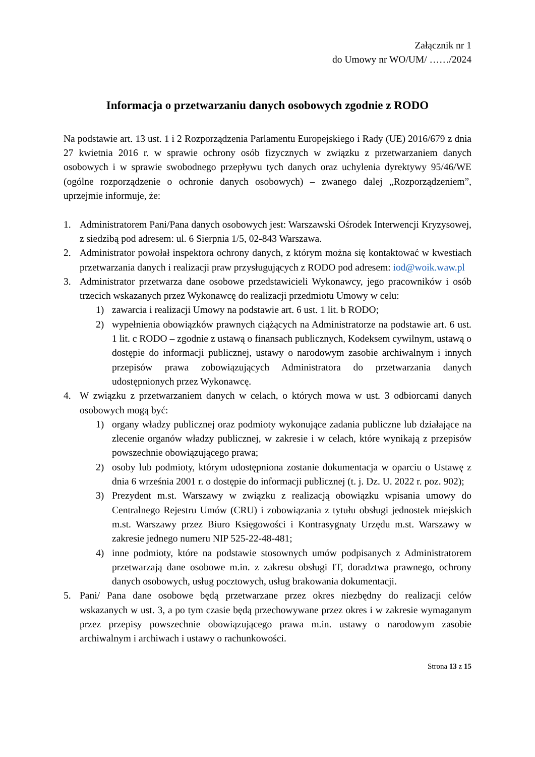Załącznik nr 1
do Umowy nr WO/UM/ ……/2024
Informacja o przetwarzaniu danych osobowych zgodnie z RODO
Na podstawie art. 13 ust. 1 i 2 Rozporządzenia Parlamentu Europejskiego i Rady (UE) 2016/679 z dnia 27 kwietnia 2016 r. w sprawie ochrony osób fizycznych w związku z przetwarzaniem danych osobowych i w sprawie swobodnego przepływu tych danych oraz uchylenia dyrektywy 95/46/WE (ogólne rozporządzenie o ochronie danych osobowych) – zwanego dalej „Rozporządzeniem”, uprzejmie informuje, że:
1. Administratorem Pani/Pana danych osobowych jest: Warszawski Ośrodek Interwencji Kryzysowej, z siedzibą pod adresem: ul. 6 Sierpnia 1/5, 02-843 Warszawa.
2. Administrator powołał inspektora ochrony danych, z którym można się kontaktować w kwestiach przetwarzania danych i realizacji praw przysługujących z RODO pod adresem: iod@woik.waw.pl
3. Administrator przetwarza dane osobowe przedstawicieli Wykonawcy, jego pracowników i osób trzecich wskazanych przez Wykonawcę do realizacji przedmiotu Umowy w celu:
1) zawarcia i realizacji Umowy na podstawie art. 6 ust. 1 lit. b RODO;
2) wypełnienia obowiązków prawnych ciążących na Administratorze na podstawie art. 6 ust. 1 lit. c RODO – zgodnie z ustawą o finansach publicznych, Kodeksem cywilnym, ustawą o dostępie do informacji publicznej, ustawy o narodowym zasobie archiwalnym i innych przepisów prawa zobowiązujących Administratora do przetwarzania danych udostępnionych przez Wykonawcę.
4. W związku z przetwarzaniem danych w celach, o których mowa w ust. 3 odbiorcami danych osobowych mogą być:
1) organy władzy publicznej oraz podmioty wykonujące zadania publiczne lub działające na zlecenie organów władzy publicznej, w zakresie i w celach, które wynikają z przepisów powszechnie obowiązującego prawa;
2) osoby lub podmioty, którym udostępniona zostanie dokumentacja w oparciu o Ustawę z dnia 6 września 2001 r. o dostępie do informacji publicznej (t. j. Dz. U. 2022 r. poz. 902);
3) Prezydent m.st. Warszawy w związku z realizacją obowiązku wpisania umowy do Centralnego Rejestru Umów (CRU) i zobowiązania z tytułu obsługi jednostek miejskich m.st. Warszawy przez Biuro Księgowości i Kontrasygnaty Urzędu m.st. Warszawy w zakresie jednego numeru NIP 525-22-48-481;
4) inne podmioty, które na podstawie stosownych umów podpisanych z Administratorem przetwarzają dane osobowe m.in. z zakresu obsługi IT, doradztwa prawnego, ochrony danych osobowych, usług pocztowych, usług brakowania dokumentacji.
5. Pani/ Pana dane osobowe będą przetwarzane przez okres niezbędny do realizacji celów wskazanych w ust. 3, a po tym czasie będą przechowywane przez okres i w zakresie wymaganym przez przepisy powszechnie obowiązującego prawa m.in. ustawy o narodowym zasobie archiwalnym i archiwach i ustawy o rachunkowości.
Strona 13 z 15